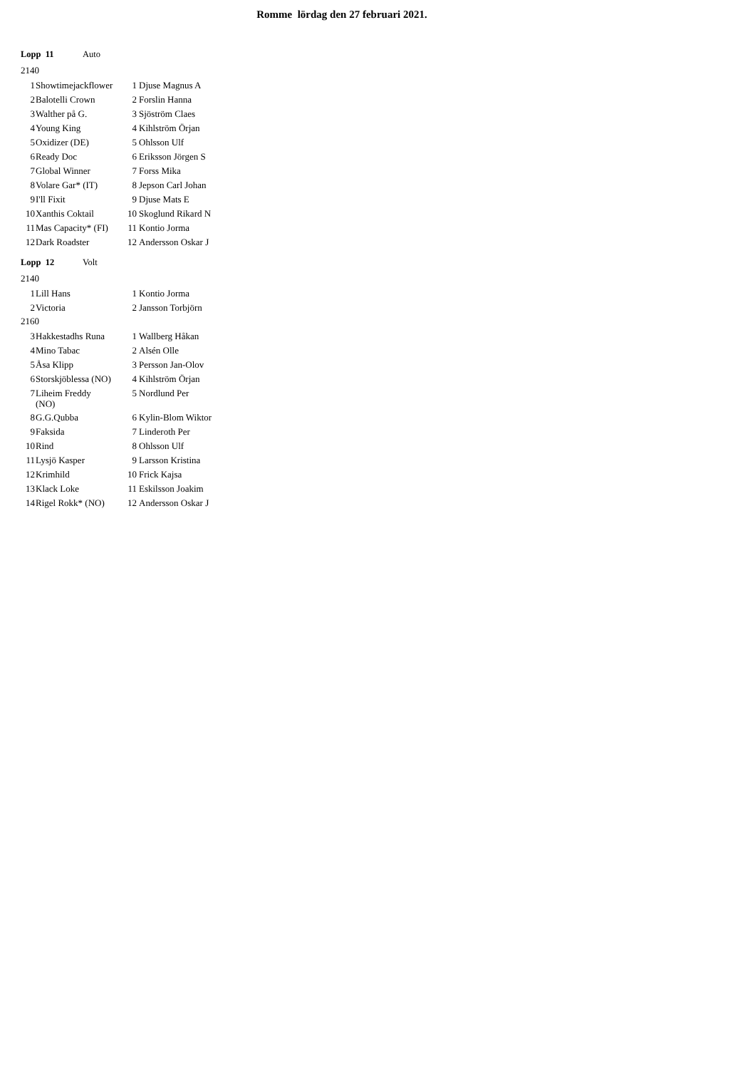Romme lördag den 27 februari 2021.
Lopp 11 Auto
2140
| 1 | Showtimejackflower | 1 | Djuse Magnus A |
| 2 | Balotelli Crown | 2 | Forslin Hanna |
| 3 | Walther på G. | 3 | Sjöström Claes |
| 4 | Young King | 4 | Kihlström Örjan |
| 5 | Oxidizer (DE) | 5 | Ohlsson Ulf |
| 6 | Ready Doc | 6 | Eriksson Jörgen S |
| 7 | Global Winner | 7 | Forss Mika |
| 8 | Volare Gar* (IT) | 8 | Jepson Carl Johan |
| 9 | I'll Fixit | 9 | Djuse Mats E |
| 10 | Xanthis Coktail | 10 | Skoglund Rikard N |
| 11 | Mas Capacity* (FI) | 11 | Kontio Jorma |
| 12 | Dark Roadster | 12 | Andersson Oskar J |
Lopp 12 Volt
2140
| 1 | Lill Hans | 1 | Kontio Jorma |
| 2 | Victoria | 2 | Jansson Torbjörn |
2160
| 3 | Hakkestadhs Runa | 1 | Wallberg Håkan |
| 4 | Mino Tabac | 2 | Alsén Olle |
| 5 | Åsa Klipp | 3 | Persson Jan-Olov |
| 6 | Storskjöblessa (NO) | 4 | Kihlström Örjan |
| 7 | Liheim Freddy (NO) | 5 | Nordlund Per |
| 8 | G.G.Qubba | 6 | Kylin-Blom Wiktor |
| 9 | Faksida | 7 | Linderoth Per |
| 10 | Rind | 8 | Ohlsson Ulf |
| 11 | Lysjö Kasper | 9 | Larsson Kristina |
| 12 | Krimhild | 10 | Frick Kajsa |
| 13 | Klack Loke | 11 | Eskilsson Joakim |
| 14 | Rigel Rokk* (NO) | 12 | Andersson Oskar J |